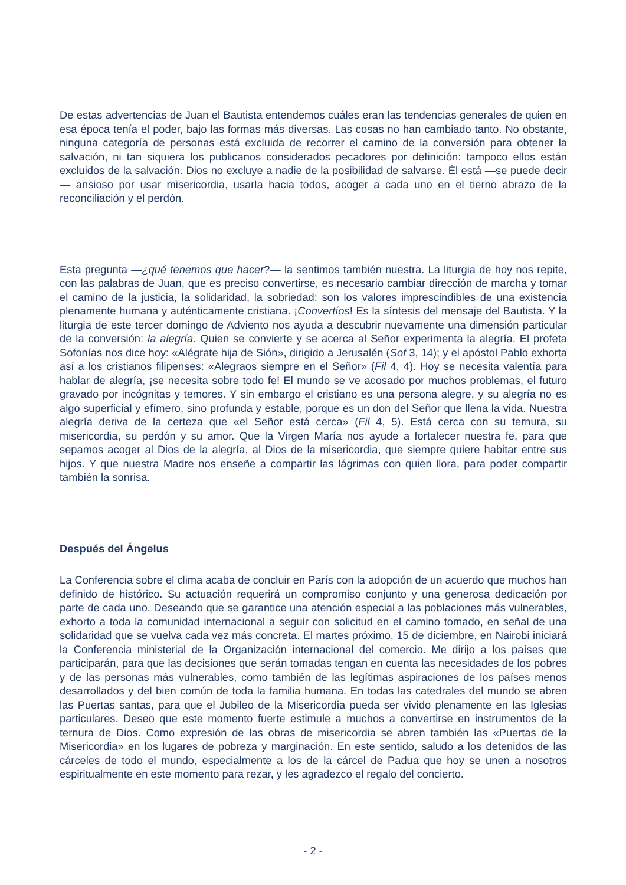De estas advertencias de Juan el Bautista entendemos cuáles eran las tendencias generales de quien en esa época tenía el poder, bajo las formas más diversas. Las cosas no han cambiado tanto. No obstante, ninguna categoría de personas está excluida de recorrer el camino de la conversión para obtener la salvación, ni tan siquiera los publicanos considerados pecadores por definición: tampoco ellos están excluidos de la salvación. Dios no excluye a nadie de la posibilidad de salvarse. Él está —se puede decir— ansioso por usar misericordia, usarla hacia todos, acoger a cada uno en el tierno abrazo de la reconciliación y el perdón.
Esta pregunta —¿qué tenemos que hacer?— la sentimos también nuestra. La liturgia de hoy nos repite, con las palabras de Juan, que es preciso convertirse, es necesario cambiar dirección de marcha y tomar el camino de la justicia, la solidaridad, la sobriedad: son los valores imprescindibles de una existencia plenamente humana y auténticamente cristiana. ¡Convertíos! Es la síntesis del mensaje del Bautista. Y la liturgia de este tercer domingo de Adviento nos ayuda a descubrir nuevamente una dimensión particular de la conversión: la alegría. Quien se convierte y se acerca al Señor experimenta la alegría. El profeta Sofonías nos dice hoy: «Alégrate hija de Sión», dirigido a Jerusalén (Sof 3, 14); y el apóstol Pablo exhorta así a los cristianos filipenses: «Alegraos siempre en el Señor» (Fil 4, 4). Hoy se necesita valentía para hablar de alegría, ¡se necesita sobre todo fe! El mundo se ve acosado por muchos problemas, el futuro gravado por incógnitas y temores. Y sin embargo el cristiano es una persona alegre, y su alegría no es algo superficial y efímero, sino profunda y estable, porque es un don del Señor que llena la vida. Nuestra alegría deriva de la certeza que «el Señor está cerca» (Fil 4, 5). Está cerca con su ternura, su misericordia, su perdón y su amor. Que la Virgen María nos ayude a fortalecer nuestra fe, para que sepamos acoger al Dios de la alegría, al Dios de la misericordia, que siempre quiere habitar entre sus hijos. Y que nuestra Madre nos enseñe a compartir las lágrimas con quien llora, para poder compartir también la sonrisa.
Después del Ángelus
La Conferencia sobre el clima acaba de concluir en París con la adopción de un acuerdo que muchos han definido de histórico. Su actuación requerirá un compromiso conjunto y una generosa dedicación por parte de cada uno. Deseando que se garantice una atención especial a las poblaciones más vulnerables, exhorto a toda la comunidad internacional a seguir con solicitud en el camino tomado, en señal de una solidaridad que se vuelva cada vez más concreta. El martes próximo, 15 de diciembre, en Nairobi iniciará la Conferencia ministerial de la Organización internacional del comercio. Me dirijo a los países que participarán, para que las decisiones que serán tomadas tengan en cuenta las necesidades de los pobres y de las personas más vulnerables, como también de las legítimas aspiraciones de los países menos desarrollados y del bien común de toda la familia humana. En todas las catedrales del mundo se abren las Puertas santas, para que el Jubileo de la Misericordia pueda ser vivido plenamente en las Iglesias particulares. Deseo que este momento fuerte estimule a muchos a convertirse en instrumentos de la ternura de Dios. Como expresión de las obras de misericordia se abren también las «Puertas de la Misericordia» en los lugares de pobreza y marginación. En este sentido, saludo a los detenidos de las cárceles de todo el mundo, especialmente a los de la cárcel de Padua que hoy se unen a nosotros espiritualmente en este momento para rezar, y les agradezco el regalo del concierto.
- 2 -